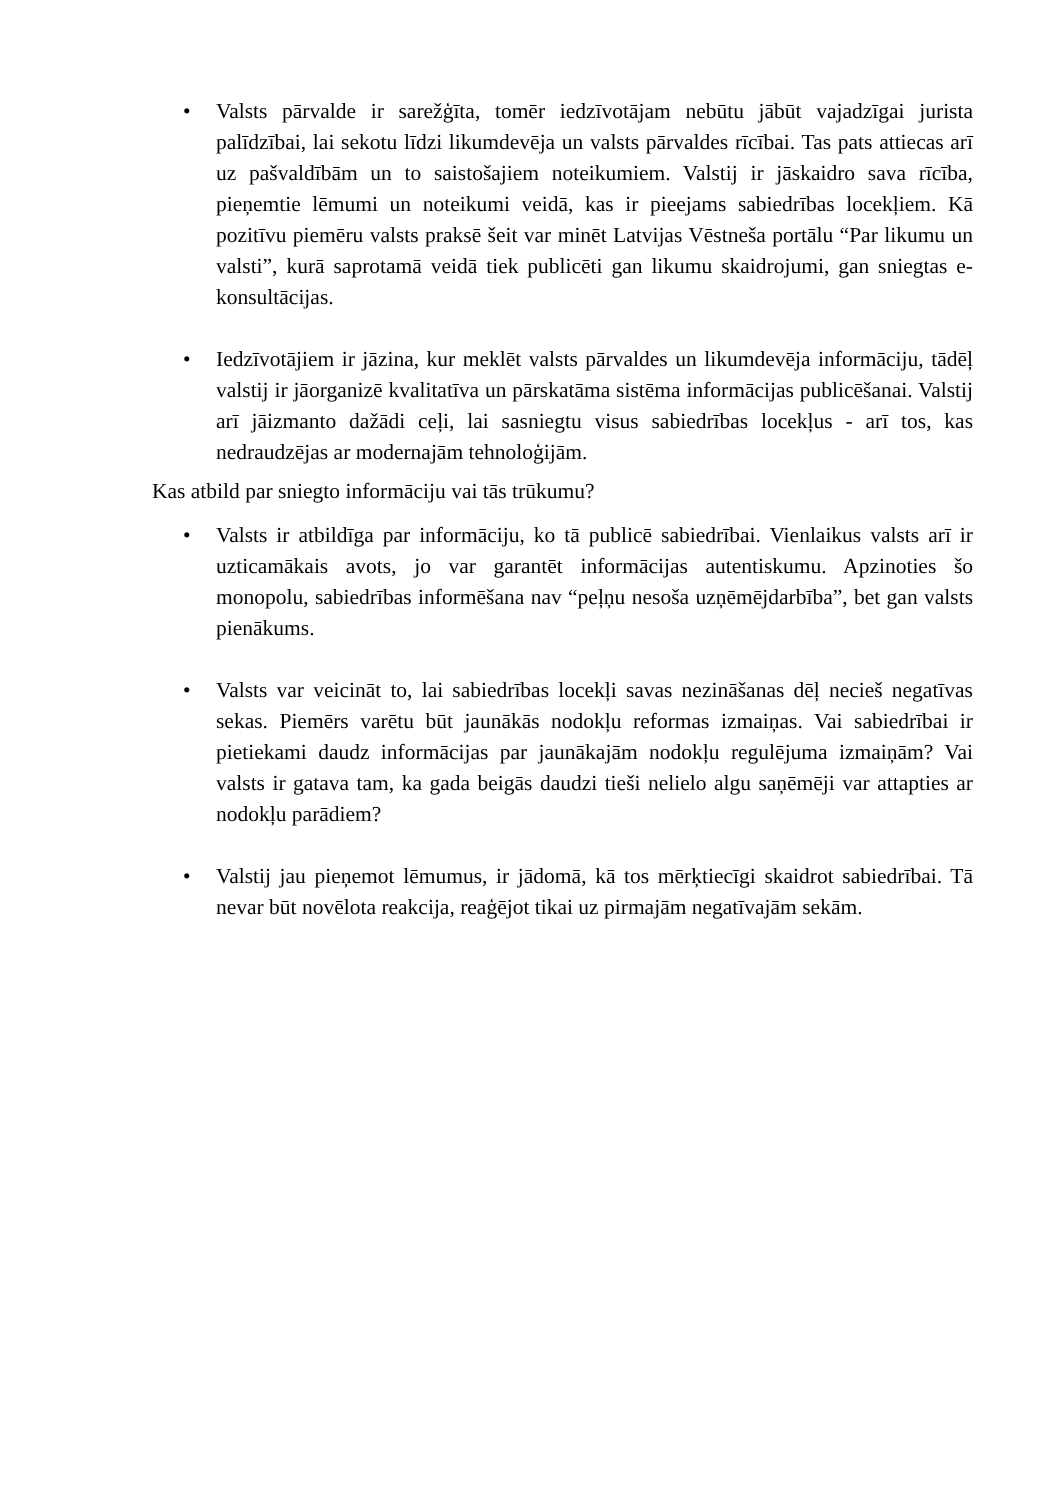• Valsts pārvalde ir sarežģīta, tomēr iedzīvotājam nebūtu jābūt vajadzīgai jurista palīdzībai, lai sekotu līdzi likumdevēja un valsts pārvaldes rīcībai. Tas pats attiecas arī uz pašvaldībām un to saistošajiem noteikumiem. Valstij ir jāskaidro sava rīcība, pieņemtie lēmumi un noteikumi veidā, kas ir pieejams sabiedrības locekļiem. Kā pozitīvu piemēru valsts praksē šeit var minēt Latvijas Vēstneša portālu “Par likumu un valsti”, kurā saprotamā veidā tiek publicēti gan likumu skaidrojumi, gan sniegtas e-konsultācijas.
• Iedzīvotājiem ir jāzina, kur meklēt valsts pārvaldes un likumdevēja informāciju, tādēļ valstij ir jāorganizē kvalitatīva un pārskatāma sistēma informācijas publicēšanai. Valstij arī jāizmanto dažādi ceļi, lai sasniegtu visus sabiedrības locekļus - arī tos, kas nedraudzējas ar modernajām tehnoloģijām.
Kas atbild par sniegto informāciju vai tās trūkumu?
• Valsts ir atbildīga par informāciju, ko tā publicē sabiedrībai. Vienlaikus valsts arī ir uzticamākais avots, jo var garantēt informācijas autentiskumu. Apzinoties šo monopolu, sabiedrības informēšana nav “peļņu nesoša uzņēmējdarbība”, bet gan valsts pienākums.
• Valsts var veicināt to, lai sabiedrības locekļi savas nezināšanas dēļ necieš negatīvas sekas. Piemērs varētu būt jaunākās nodokļu reformas izmaiņas. Vai sabiedrībai ir pietiekami daudz informācijas par jaunākajām nodokļu regulējuma izmaiņām? Vai valsts ir gatava tam, ka gada beigās daudzi tieši nelielo algu saņēmēji var attapties ar nodokļu parādiem?
• Valstij jau pieņemot lēmumus, ir jādomā, kā tos mērķtiecīgi skaidrot sabiedrībai. Tā nevar būt novēlota reakcija, reaģējot tikai uz pirmajām negatīvajām sekām.